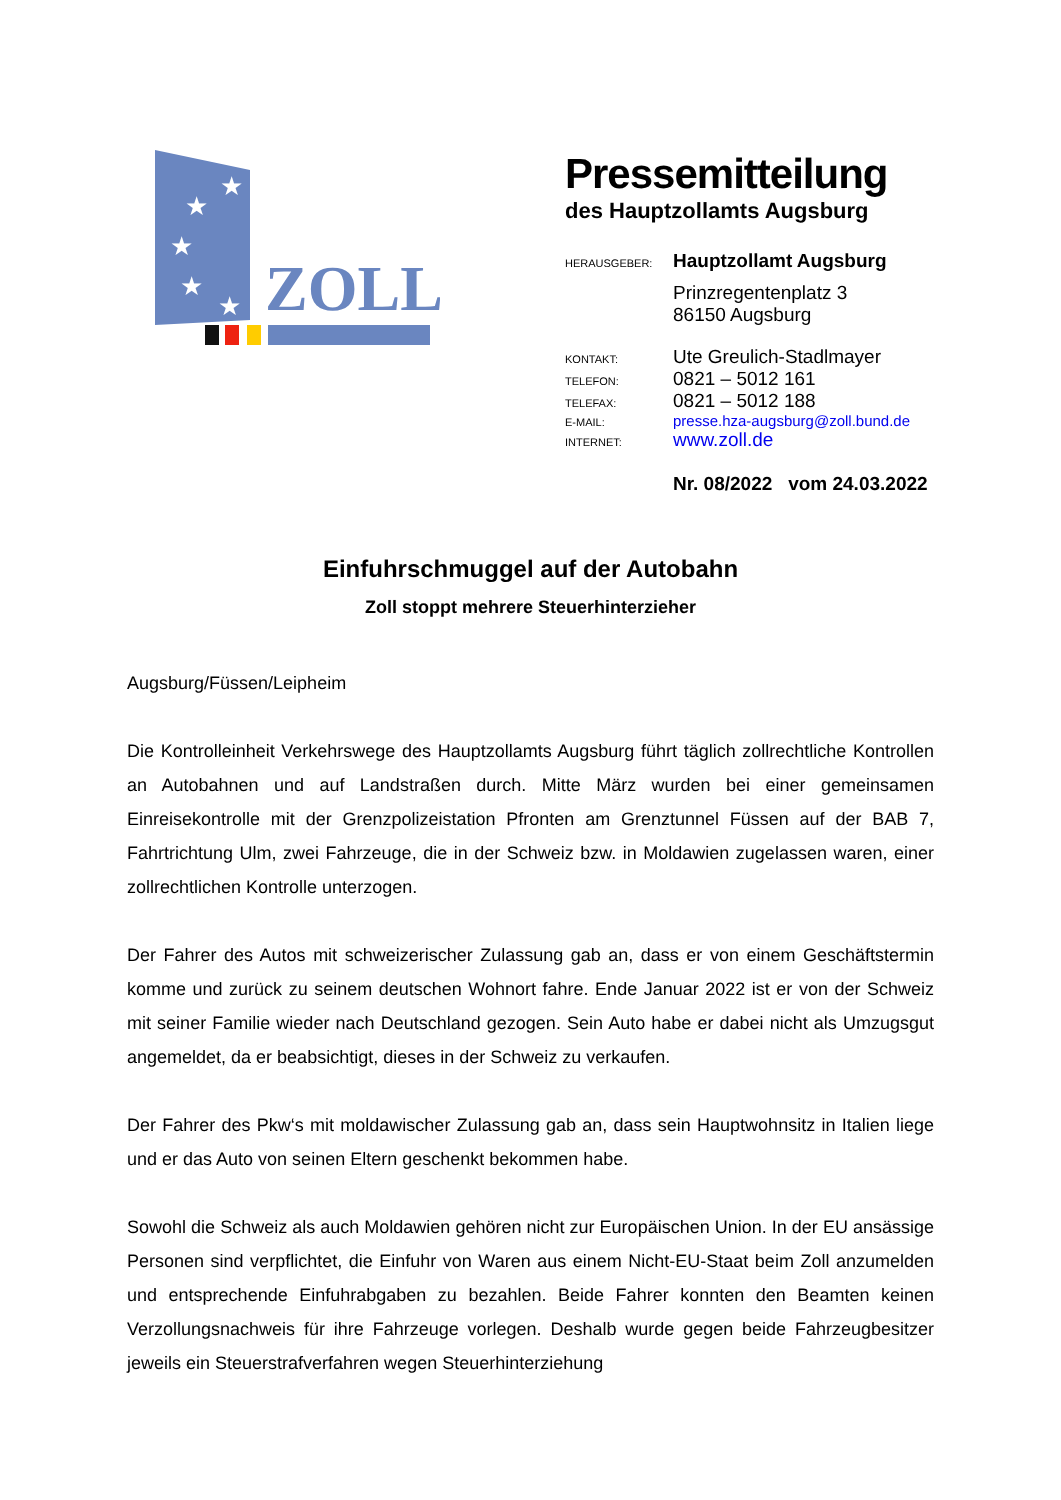★
★
★
★
★
ZOLL
Pressemitteilung
des Hauptzollamts Augsburg
| HERAUSGEBER: | Hauptzollamt Augsburg |
| | Prinzregentenplatz 3 |
| | 86150 Augsburg |
| KONTAKT: | Ute Greulich-Stadlmayer |
| TELEFON: | 0821 – 5012 161 |
| TELEFAX: | 0821 – 5012 188 |
| E-MAIL: | presse.hza-augsburg@zoll.bund.de |
| INTERNET: | www.zoll.de |
| | Nr. 08/2022 vom 24.03.2022 |
Einfuhrschmuggel auf der Autobahn
Zoll stoppt mehrere Steuerhinterzieher
Augsburg/Füssen/Leipheim
Die Kontrolleinheit Verkehrswege des Hauptzollamts Augsburg führt täglich zollrechtliche Kontrollen an Autobahnen und auf Landstraßen durch. Mitte März wurden bei einer gemeinsamen Einreisekontrolle mit der Grenzpolizeistation Pfronten am Grenztunnel Füssen auf der BAB 7, Fahrtrichtung Ulm, zwei Fahrzeuge, die in der Schweiz bzw. in Moldawien zugelassen waren, einer zollrechtlichen Kontrolle unterzogen.
Der Fahrer des Autos mit schweizerischer Zulassung gab an, dass er von einem Geschäftstermin komme und zurück zu seinem deutschen Wohnort fahre. Ende Januar 2022 ist er von der Schweiz mit seiner Familie wieder nach Deutschland gezogen. Sein Auto habe er dabei nicht als Umzugsgut angemeldet, da er beabsichtigt, dieses in der Schweiz zu verkaufen.
Der Fahrer des Pkw‘s mit moldawischer Zulassung gab an, dass sein Hauptwohnsitz in Italien liege und er das Auto von seinen Eltern geschenkt bekommen habe.
Sowohl die Schweiz als auch Moldawien gehören nicht zur Europäischen Union. In der EU ansässige Personen sind verpflichtet, die Einfuhr von Waren aus einem Nicht-EU-Staat beim Zoll anzumelden und entsprechende Einfuhrabgaben zu bezahlen. Beide Fahrer konnten den Beamten keinen Verzollungsnachweis für ihre Fahrzeuge vorlegen. Deshalb wurde gegen beide Fahrzeugbesitzer jeweils ein Steuerstrafverfahren wegen Steuerhinterziehung